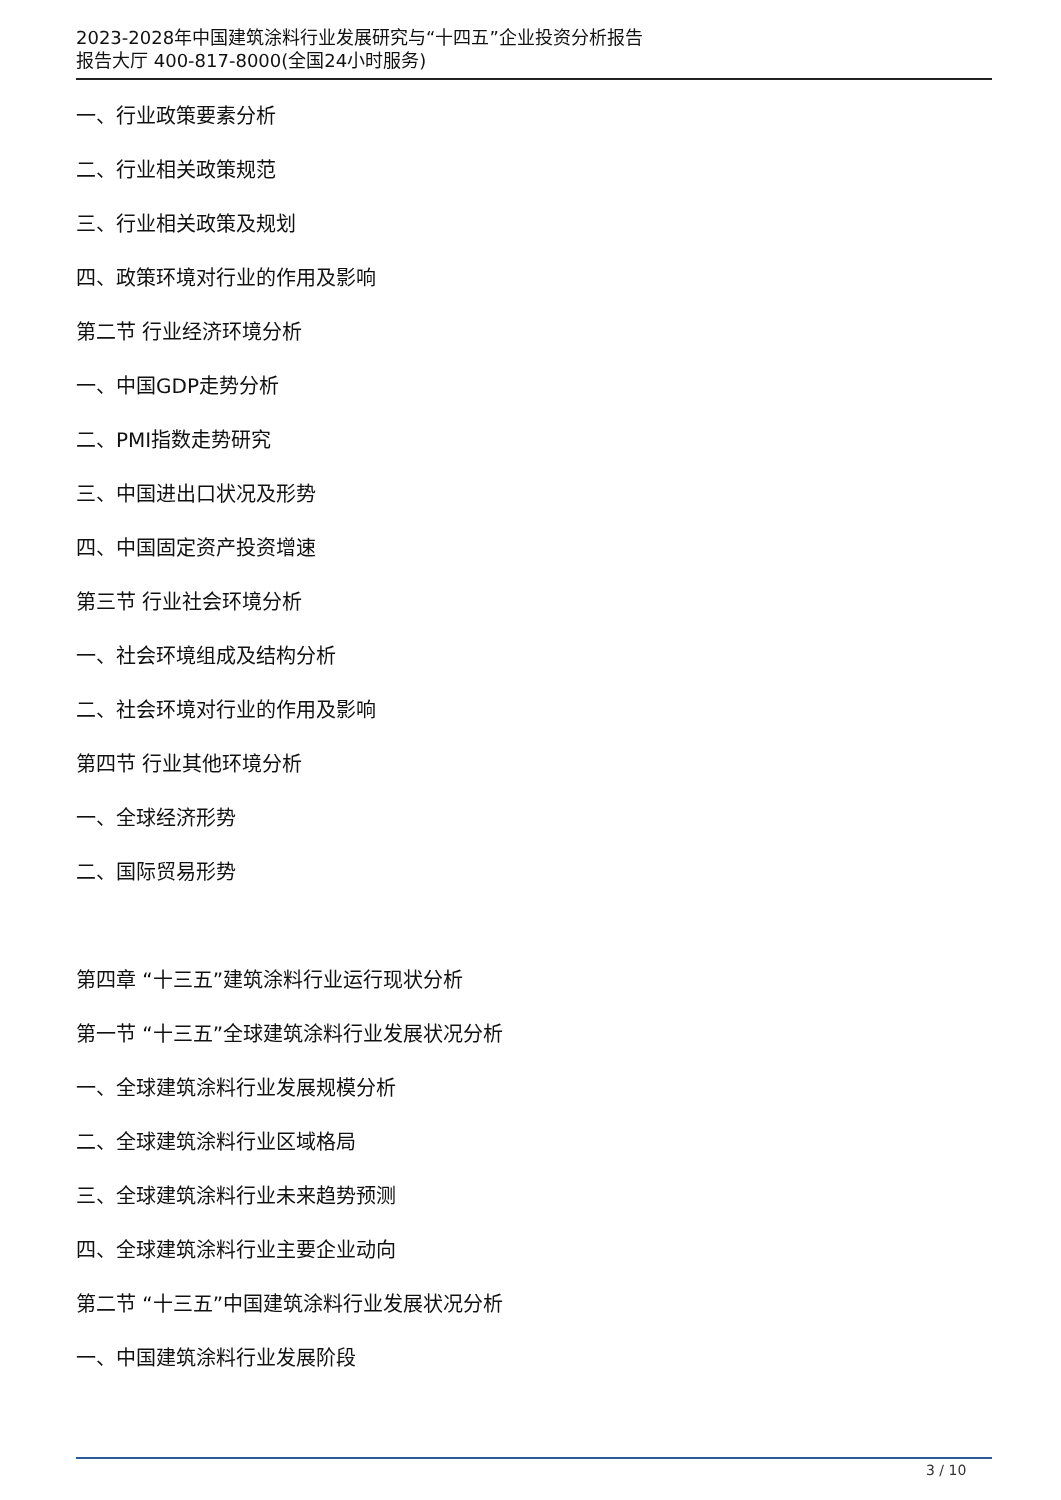2023-2028年中国建筑涂料行业发展研究与“十四五”企业投资分析报告
报告大厅 400-817-8000(全国24小时服务)
一、行业政策要素分析
二、行业相关政策规范
三、行业相关政策及规划
四、政策环境对行业的作用及影响
第二节 行业经济环境分析
一、中国GDP走势分析
二、PMI指数走势研究
三、中国进出口状况及形势
四、中国固定资产投资增速
第三节 行业社会环境分析
一、社会环境组成及结构分析
二、社会环境对行业的作用及影响
第四节 行业其他环境分析
一、全球经济形势
二、国际贸易形势
第四章 “十三五”建筑涂料行业运行现状分析
第一节 “十三五”全球建筑涂料行业发展状况分析
一、全球建筑涂料行业发展规模分析
二、全球建筑涂料行业区域格局
三、全球建筑涂料行业未来趋势预测
四、全球建筑涂料行业主要企业动向
第二节 “十三五”中国建筑涂料行业发展状况分析
一、中国建筑涂料行业发展阶段
3 / 10